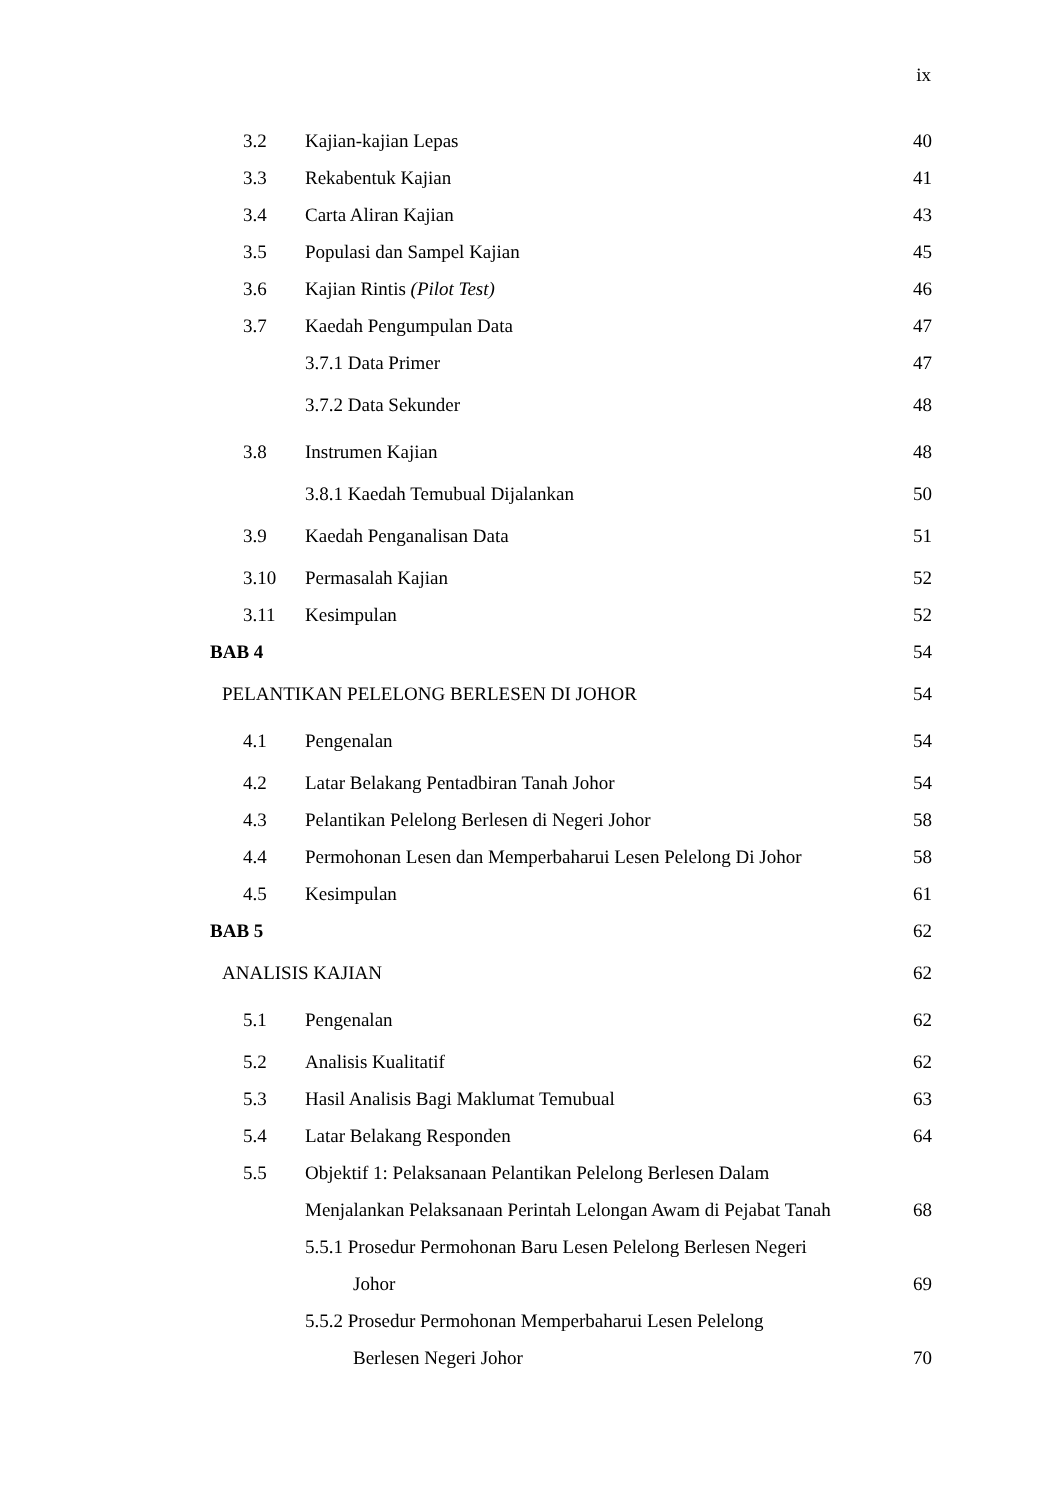ix
3.2 Kajian-kajian Lepas 40
3.3 Rekabentuk Kajian 41
3.4 Carta Aliran Kajian 43
3.5 Populasi dan Sampel Kajian 45
3.6 Kajian Rintis (Pilot Test) 46
3.7 Kaedah Pengumpulan Data 47
3.7.1 Data Primer 47
3.7.2 Data Sekunder 48
3.8 Instrumen Kajian 48
3.8.1 Kaedah Temubual Dijalankan 50
3.9 Kaedah Penganalisan Data 51
3.10 Permasalah Kajian 52
3.11 Kesimpulan 52
BAB 4 54
PELANTIKAN PELELONG BERLESEN DI JOHOR 54
4.1 Pengenalan 54
4.2 Latar Belakang Pentadbiran Tanah Johor 54
4.3 Pelantikan Pelelong Berlesen di Negeri Johor 58
4.4 Permohonan Lesen dan Memperbaharui Lesen Pelelong Di Johor 58
4.5 Kesimpulan 61
BAB 5 62
ANALISIS KAJIAN 62
5.1 Pengenalan 62
5.2 Analisis Kualitatif 62
5.3 Hasil Analisis Bagi Maklumat Temubual 63
5.4 Latar Belakang Responden 64
5.5 Objektif 1: Pelaksanaan Pelantikan Pelelong Berlesen Dalam
Menjalankan Pelaksanaan Perintah Lelongan Awam di Pejabat Tanah 68
5.5.1 Prosedur Permohonan Baru Lesen Pelelong Berlesen Negeri
Johor 69
5.5.2 Prosedur Permohonan Memperbaharui Lesen Pelelong
Berlesen Negeri Johor 70